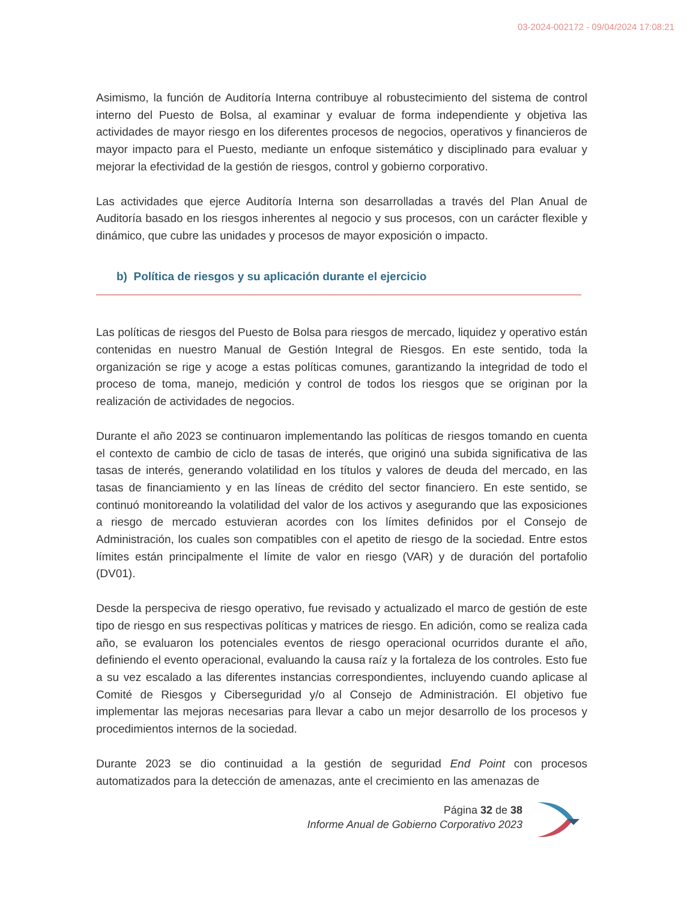03-2024-002172 - 09/04/2024 17:08:21
Asimismo, la función de Auditoría Interna contribuye al robustecimiento del sistema de control interno del Puesto de Bolsa, al examinar y evaluar de forma independiente y objetiva las actividades de mayor riesgo en los diferentes procesos de negocios, operativos y financieros de mayor impacto para el Puesto, mediante un enfoque sistemático y disciplinado para evaluar y mejorar la efectividad de la gestión de riesgos, control y gobierno corporativo.
Las actividades que ejerce Auditoría Interna son desarrolladas a través del Plan Anual de Auditoría basado en los riesgos inherentes al negocio y sus procesos, con un carácter flexible y dinámico, que cubre las unidades y procesos de mayor exposición o impacto.
b) Política de riesgos y su aplicación durante el ejercicio
Las políticas de riesgos del Puesto de Bolsa para riesgos de mercado, liquidez y operativo están contenidas en nuestro Manual de Gestión Integral de Riesgos. En este sentido, toda la organización se rige y acoge a estas políticas comunes, garantizando la integridad de todo el proceso de toma, manejo, medición y control de todos los riesgos que se originan por la realización de actividades de negocios.
Durante el año 2023 se continuaron implementando las políticas de riesgos tomando en cuenta el contexto de cambio de ciclo de tasas de interés, que originó una subida significativa de las tasas de interés, generando volatilidad en los títulos y valores de deuda del mercado, en las tasas de financiamiento y en las líneas de crédito del sector financiero. En este sentido, se continuó monitoreando la volatilidad del valor de los activos y asegurando que las exposiciones a riesgo de mercado estuvieran acordes con los límites definidos por el Consejo de Administración, los cuales son compatibles con el apetito de riesgo de la sociedad. Entre estos límites están principalmente el límite de valor en riesgo (VAR) y de duración del portafolio (DV01).
Desde la perspeciva de riesgo operativo, fue revisado y actualizado el marco de gestión de este tipo de riesgo en sus respectivas políticas y matrices de riesgo. En adición, como se realiza cada año, se evaluaron los potenciales eventos de riesgo operacional ocurridos durante el año, definiendo el evento operacional, evaluando la causa raíz y la fortaleza de los controles. Esto fue a su vez escalado a las diferentes instancias correspondientes, incluyendo cuando aplicase al Comité de Riesgos y Ciberseguridad y/o al Consejo de Administración. El objetivo fue implementar las mejoras necesarias para llevar a cabo un mejor desarrollo de los procesos y procedimientos internos de la sociedad.
Durante 2023 se dio continuidad a la gestión de seguridad End Point con procesos automatizados para la detección de amenazas, ante el crecimiento en las amenazas de
Página 32 de 38
Informe Anual de Gobierno Corporativo 2023